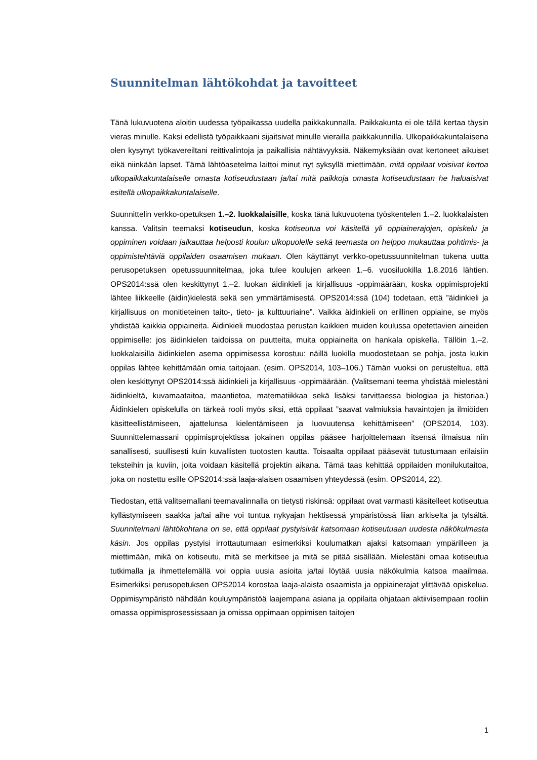Suunnitelman lähtökohdat ja tavoitteet
Tänä lukuvuotena aloitin uudessa työpaikassa uudella paikkakunnalla. Paikkakunta ei ole tällä kertaa täysin vieras minulle. Kaksi edellistä työpaikkaani sijaitsivat minulle vierailla paikkakunnilla. Ulkopaikkakuntalaisena olen kysynyt työkavereiltani reittivalintoja ja paikallisia nähtävyyksiä. Näkemyksiään ovat kertoneet aikuiset eikä niinkään lapset. Tämä lähtöasetelma laittoi minut nyt syksyllä miettimään, mitä oppilaat voisivat kertoa ulkopaikkakuntalaiselle omasta kotiseudustaan ja/tai mitä paikkoja omasta kotiseudustaan he haluaisivat esitellä ulkopaikkakuntalaiselle.
Suunnittelin verkko-opetuksen 1.–2. luokkalaisille, koska tänä lukuvuotena työskentelen 1.–2. luokkalaisten kanssa. Valitsin teemaksi kotiseudun, koska kotiseutua voi käsitellä yli oppiainerajojen, opiskelu ja oppiminen voidaan jalkauttaa helposti koulun ulkopuolelle sekä teemasta on helppo mukauttaa pohtimis- ja oppimistehtäviä oppilaiden osaamisen mukaan. Olen käyttänyt verkko-opetussuunnitelman tukena uutta perusopetuksen opetussuunnitelmaa, joka tulee koulujen arkeen 1.–6. vuosiluokilla 1.8.2016 lähtien. OPS2014:ssä olen keskittynyt 1.–2. luokan äidinkieli ja kirjallisuus -oppimäärään, koska oppimisprojekti lähtee liikkeelle (äidin)kielestä sekä sen ymmärtämisestä. OPS2014:ssä (104) todetaan, että ”äidinkieli ja kirjallisuus on monitieteinen taito-, tieto- ja kulttuuriaine”. Vaikka äidinkieli on erillinen oppiaine, se myös yhdistää kaikkia oppiaineita. Äidinkieli muodostaa perustan kaikkien muiden koulussa opetettavien aineiden oppimiselle: jos äidinkielen taidoissa on puutteita, muita oppiaineita on hankala opiskella. Tällöin 1.–2. luokkalaisilla äidinkielen asema oppimisessa korostuu: näillä luokilla muodostetaan se pohja, josta kukin oppilas lähtee kehittämään omia taitojaan. (esim. OPS2014, 103–106.) Tämän vuoksi on perusteltua, että olen keskittynyt OPS2014:ssä äidinkieli ja kirjallisuus -oppimäärään. (Valitsemani teema yhdistää mielestäni äidinkieltä, kuvamaataitoa, maantietoa, matematiikkaa sekä lisäksi tarvittaessa biologiaa ja historiaa.) Äidinkielen opiskelulla on tärkeä rooli myös siksi, että oppilaat ”saavat valmiuksia havaintojen ja ilmiöiden käsitteellistämiseen, ajattelunsa kielentämiseen ja luovuutensa kehittämiseen” (OPS2014, 103). Suunnittelemassani oppimisprojektissa jokainen oppilas pääsee harjoittelemaan itsensä ilmaisua niin sanallisesti, suullisesti kuin kuvallisten tuotosten kautta. Toisaalta oppilaat pääsevät tutustumaan erilaisiin teksteihin ja kuviin, joita voidaan käsitellä projektin aikana. Tämä taas kehittää oppilaiden monilukutaitoa, joka on nostettu esille OPS2014:ssä laaja-alaisen osaamisen yhteydessä (esim. OPS2014, 22).
Tiedostan, että valitsemallani teemavalinnalla on tietysti riskinsä: oppilaat ovat varmasti käsitelleet kotiseutua kyllästymiseen saakka ja/tai aihe voi tuntua nykyajan hektisessä ympäristössä liian arkiselta ja tylsältä. Suunnitelmani lähtökohtana on se, että oppilaat pystyisivät katsomaan kotiseutuaan uudesta näkökulmasta käsin. Jos oppilas pystyisi irrottautumaan esimerkiksi koulumatkan ajaksi katsomaan ympärilleen ja miettimään, mikä on kotiseutu, mitä se merkitsee ja mitä se pitää sisällään. Mielestäni omaa kotiseutua tutkimalla ja ihmettelemällä voi oppia uusia asioita ja/tai löytää uusia näkökulmia katsoa maailmaa. Esimerkiksi perusopetuksen OPS2014 korostaa laaja-alaista osaamista ja oppiainerajat ylittävää opiskelua. Oppimisympäristö nähdään kouluympäristöä laajempana asiana ja oppilaita ohjataan aktiivisempaan rooliin omassa oppimisprosessissaan ja omissa oppimaan oppimisen taitojen
1